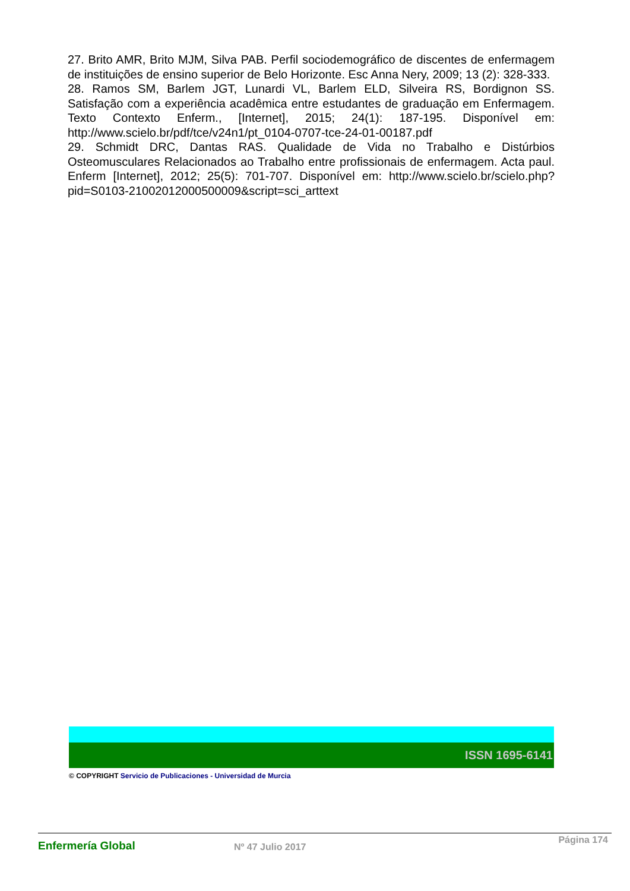27. Brito AMR, Brito MJM, Silva PAB. Perfil sociodemográfico de discentes de enfermagem de instituições de ensino superior de Belo Horizonte. Esc Anna Nery, 2009; 13 (2): 328-333.
28. Ramos SM, Barlem JGT, Lunardi VL, Barlem ELD, Silveira RS, Bordignon SS. Satisfação com a experiência acadêmica entre estudantes de graduação em Enfermagem. Texto Contexto Enferm., [Internet], 2015; 24(1): 187-195. Disponível em: http://www.scielo.br/pdf/tce/v24n1/pt_0104-0707-tce-24-01-00187.pdf
29. Schmidt DRC, Dantas RAS. Qualidade de Vida no Trabalho e Distúrbios Osteomusculares Relacionados ao Trabalho entre profissionais de enfermagem. Acta paul. Enferm [Internet], 2012; 25(5): 701-707. Disponível em: http://www.scielo.br/scielo.php?pid=S0103-21002012000500009&script=sci_arttext
ISSN 1695-6141
© COPYRIGHT Servicio de Publicaciones - Universidad de Murcia
Enfermería Global Nº 47 Julio 2017
Página 174